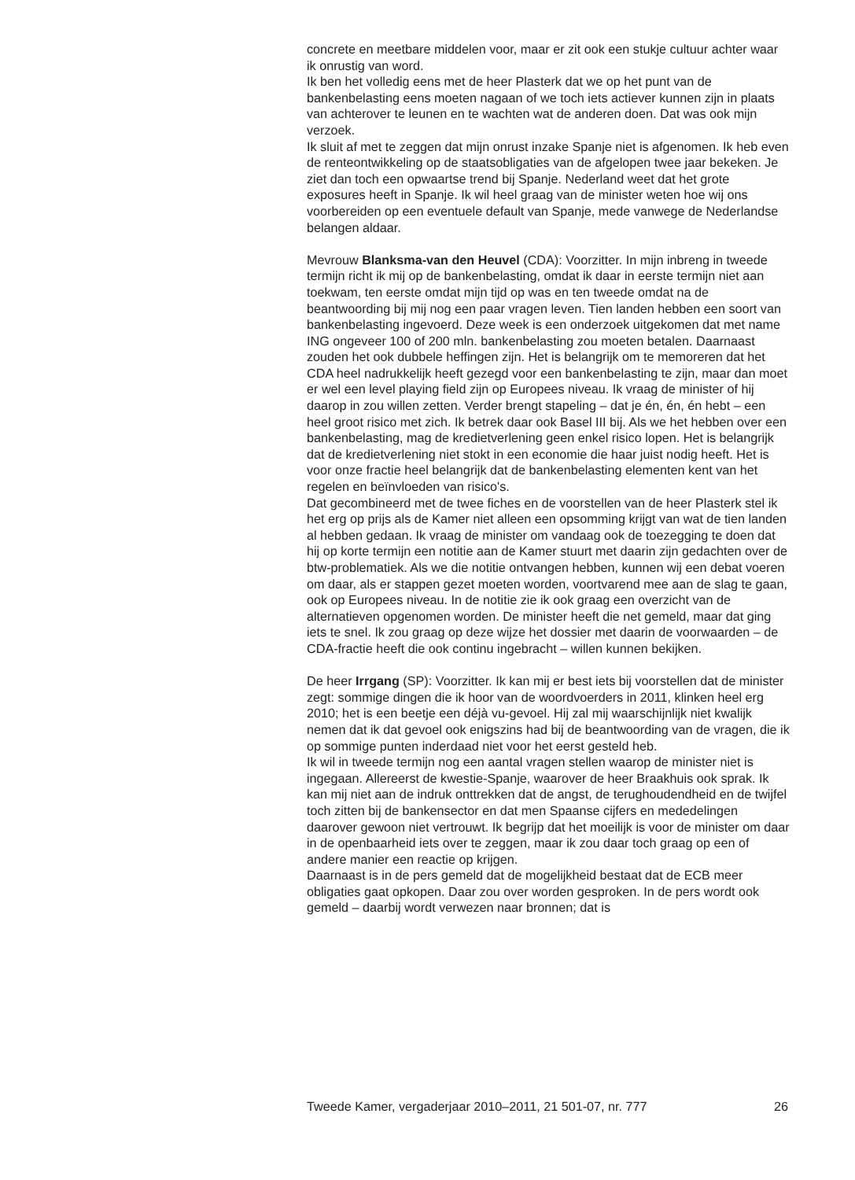concrete en meetbare middelen voor, maar er zit ook een stukje cultuur achter waar ik onrustig van word.
Ik ben het volledig eens met de heer Plasterk dat we op het punt van de bankenbelasting eens moeten nagaan of we toch iets actiever kunnen zijn in plaats van achterover te leunen en te wachten wat de anderen doen. Dat was ook mijn verzoek.
Ik sluit af met te zeggen dat mijn onrust inzake Spanje niet is afgenomen. Ik heb even de renteontwikkeling op de staatsobligaties van de afgelopen twee jaar bekeken. Je ziet dan toch een opwaartse trend bij Spanje. Nederland weet dat het grote exposures heeft in Spanje. Ik wil heel graag van de minister weten hoe wij ons voorbereiden op een eventuele default van Spanje, mede vanwege de Nederlandse belangen aldaar.
Mevrouw Blanksma-van den Heuvel (CDA): Voorzitter. In mijn inbreng in tweede termijn richt ik mij op de bankenbelasting, omdat ik daar in eerste termijn niet aan toekwam, ten eerste omdat mijn tijd op was en ten tweede omdat na de beantwoording bij mij nog een paar vragen leven. Tien landen hebben een soort van bankenbelasting ingevoerd. Deze week is een onderzoek uitgekomen dat met name ING ongeveer 100 of 200 mln. bankenbelasting zou moeten betalen. Daarnaast zouden het ook dubbele heffingen zijn. Het is belangrijk om te memoreren dat het CDA heel nadrukkelijk heeft gezegd voor een bankenbelasting te zijn, maar dan moet er wel een level playing field zijn op Europees niveau. Ik vraag de minister of hij daarop in zou willen zetten. Verder brengt stapeling – dat je én, én, én hebt – een heel groot risico met zich. Ik betrek daar ook Basel III bij. Als we het hebben over een bankenbelasting, mag de kredietverlening geen enkel risico lopen. Het is belangrijk dat de kredietverlening niet stokt in een economie die haar juist nodig heeft. Het is voor onze fractie heel belangrijk dat de bankenbelasting elementen kent van het regelen en beïnvloeden van risico's.
Dat gecombineerd met de twee fiches en de voorstellen van de heer Plasterk stel ik het erg op prijs als de Kamer niet alleen een opsomming krijgt van wat de tien landen al hebben gedaan. Ik vraag de minister om vandaag ook de toezegging te doen dat hij op korte termijn een notitie aan de Kamer stuurt met daarin zijn gedachten over de btw-problematiek. Als we die notitie ontvangen hebben, kunnen wij een debat voeren om daar, als er stappen gezet moeten worden, voortvarend mee aan de slag te gaan, ook op Europees niveau. In de notitie zie ik ook graag een overzicht van de alternatieven opgenomen worden. De minister heeft die net gemeld, maar dat ging iets te snel. Ik zou graag op deze wijze het dossier met daarin de voorwaarden – de CDA-fractie heeft die ook continu ingebracht – willen kunnen bekijken.
De heer Irrgang (SP): Voorzitter. Ik kan mij er best iets bij voorstellen dat de minister zegt: sommige dingen die ik hoor van de woordvoerders in 2011, klinken heel erg 2010; het is een beetje een déjà vu-gevoel. Hij zal mij waarschijnlijk niet kwalijk nemen dat ik dat gevoel ook enigszins had bij de beantwoording van de vragen, die ik op sommige punten inderdaad niet voor het eerst gesteld heb.
Ik wil in tweede termijn nog een aantal vragen stellen waarop de minister niet is ingegaan. Allereerst de kwestie-Spanje, waarover de heer Braakhuis ook sprak. Ik kan mij niet aan de indruk onttrekken dat de angst, de terughoudendheid en de twijfel toch zitten bij de bankensector en dat men Spaanse cijfers en mededelingen daarover gewoon niet vertrouwt. Ik begrijp dat het moeilijk is voor de minister om daar in de openbaarheid iets over te zeggen, maar ik zou daar toch graag op een of andere manier een reactie op krijgen.
Daarnaast is in de pers gemeld dat de mogelijkheid bestaat dat de ECB meer obligaties gaat opkopen. Daar zou over worden gesproken. In de pers wordt ook gemeld – daarbij wordt verwezen naar bronnen; dat is
Tweede Kamer, vergaderjaar 2010–2011, 21 501-07, nr. 777 26